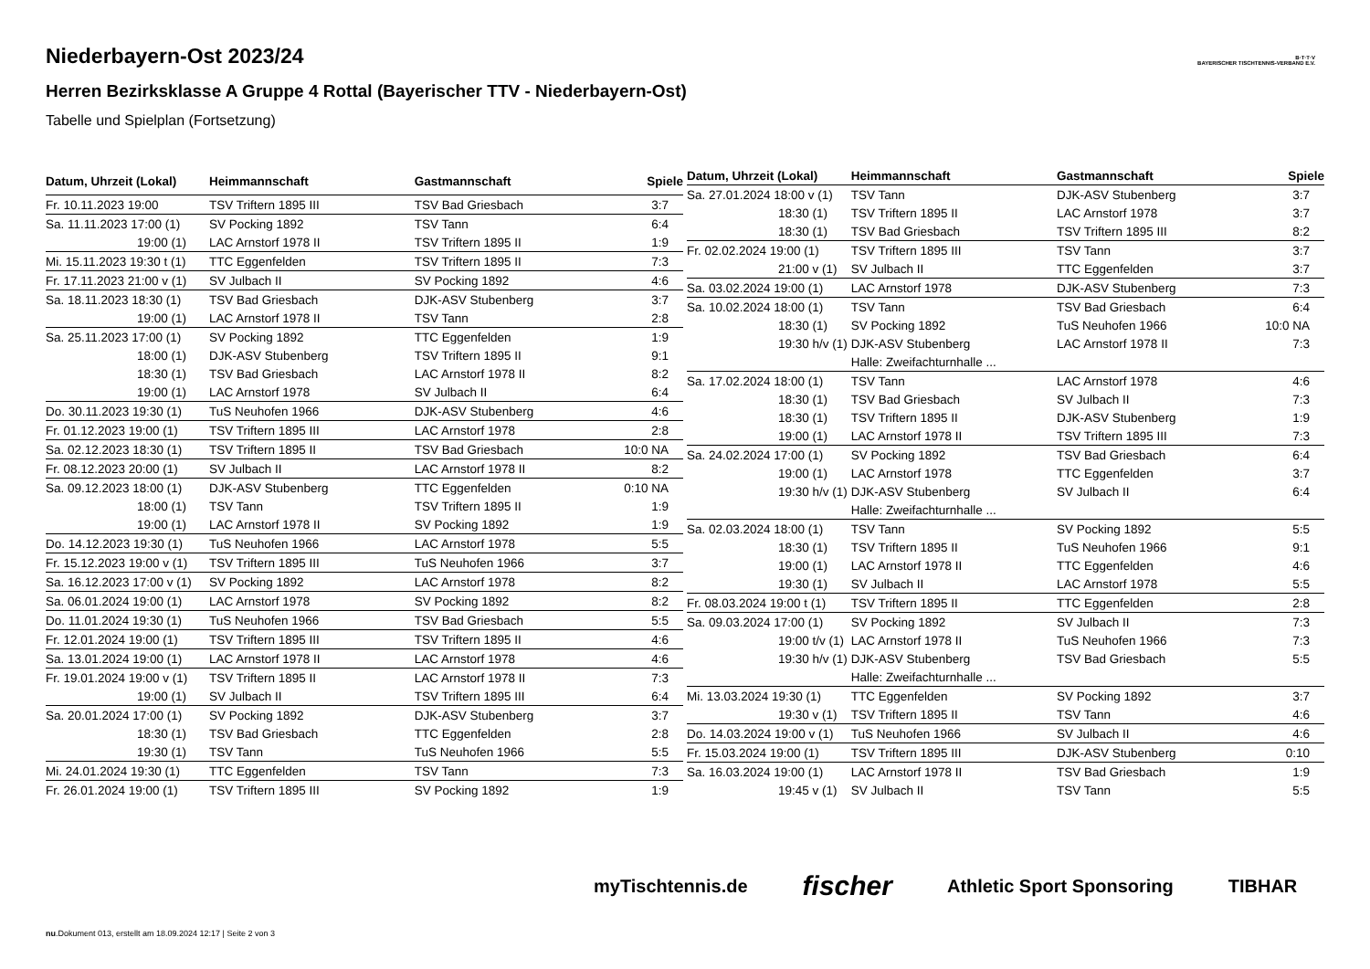B·T·T·V
BAYERISCHER TISCHTENNIS-VERBAND E.V.
Niederbayern-Ost 2023/24
Herren Bezirksklasse A Gruppe 4 Rottal (Bayerischer TTV - Niederbayern-Ost)
Tabelle und Spielplan (Fortsetzung)
| Datum, Uhrzeit (Lokal) | Heimmannschaft | Gastmannschaft | Spiele |
| --- | --- | --- | --- |
| Fr. 10.11.2023 19:00 | TSV Triftern 1895 III | TSV Bad Griesbach | 3:7 |
| Sa. 11.11.2023 17:00 (1) | SV Pocking 1892 | TSV Tann | 6:4 |
| 19:00 (1) | LAC Arnstorf 1978 II | TSV Triftern 1895 II | 1:9 |
| Mi. 15.11.2023 19:30 t (1) | TTC Eggenfelden | TSV Triftern 1895 II | 7:3 |
| Fr. 17.11.2023 21:00 v (1) | SV Julbach II | SV Pocking 1892 | 4:6 |
| Sa. 18.11.2023 18:30 (1) | TSV Bad Griesbach | DJK-ASV Stubenberg | 3:7 |
| 19:00 (1) | LAC Arnstorf 1978 II | TSV Tann | 2:8 |
| Sa. 25.11.2023 17:00 (1) | SV Pocking 1892 | TTC Eggenfelden | 1:9 |
| 18:00 (1) | DJK-ASV Stubenberg | TSV Triftern 1895 II | 9:1 |
| 18:30 (1) | TSV Bad Griesbach | LAC Arnstorf 1978 II | 8:2 |
| 19:00 (1) | LAC Arnstorf 1978 | SV Julbach II | 6:4 |
| Do. 30.11.2023 19:30 (1) | TuS Neuhofen 1966 | DJK-ASV Stubenberg | 4:6 |
| Fr. 01.12.2023 19:00 (1) | TSV Triftern 1895 III | LAC Arnstorf 1978 | 2:8 |
| Sa. 02.12.2023 18:30 (1) | TSV Triftern 1895 II | TSV Bad Griesbach | 10:0 NA |
| Fr. 08.12.2023 20:00 (1) | SV Julbach II | LAC Arnstorf 1978 II | 8:2 |
| Sa. 09.12.2023 18:00 (1) | DJK-ASV Stubenberg | TTC Eggenfelden | 0:10 NA |
| 18:00 (1) | TSV Tann | TSV Triftern 1895 II | 1:9 |
| 19:00 (1) | LAC Arnstorf 1978 II | SV Pocking 1892 | 1:9 |
| Do. 14.12.2023 19:30 (1) | TuS Neuhofen 1966 | LAC Arnstorf 1978 | 5:5 |
| Fr. 15.12.2023 19:00 v (1) | TSV Triftern 1895 III | TuS Neuhofen 1966 | 3:7 |
| Sa. 16.12.2023 17:00 v (1) | SV Pocking 1892 | LAC Arnstorf 1978 | 8:2 |
| Sa. 06.01.2024 19:00 (1) | LAC Arnstorf 1978 | SV Pocking 1892 | 8:2 |
| Do. 11.01.2024 19:30 (1) | TuS Neuhofen 1966 | TSV Bad Griesbach | 5:5 |
| Fr. 12.01.2024 19:00 (1) | TSV Triftern 1895 III | TSV Triftern 1895 II | 4:6 |
| Sa. 13.01.2024 19:00 (1) | LAC Arnstorf 1978 II | LAC Arnstorf 1978 | 4:6 |
| Fr. 19.01.2024 19:00 v (1) | TSV Triftern 1895 II | LAC Arnstorf 1978 II | 7:3 |
| 19:00 (1) | SV Julbach II | TSV Triftern 1895 III | 6:4 |
| Sa. 20.01.2024 17:00 (1) | SV Pocking 1892 | DJK-ASV Stubenberg | 3:7 |
| 18:30 (1) | TSV Bad Griesbach | TTC Eggenfelden | 2:8 |
| 19:30 (1) | TSV Tann | TuS Neuhofen 1966 | 5:5 |
| Mi. 24.01.2024 19:30 (1) | TTC Eggenfelden | TSV Tann | 7:3 |
| Fr. 26.01.2024 19:00 (1) | TSV Triftern 1895 III | SV Pocking 1892 | 1:9 |
| Datum, Uhrzeit (Lokal) | Heimmannschaft | Gastmannschaft | Spiele |
| --- | --- | --- | --- |
| Sa. 27.01.2024 18:00 v (1) | TSV Tann | DJK-ASV Stubenberg | 3:7 |
| 18:30 (1) | TSV Triftern 1895 II | LAC Arnstorf 1978 | 3:7 |
| 18:30 (1) | TSV Bad Griesbach | TSV Triftern 1895 III | 8:2 |
| Fr. 02.02.2024 19:00 (1) | TSV Triftern 1895 III | TSV Tann | 3:7 |
| 21:00 v (1) | SV Julbach II | TTC Eggenfelden | 3:7 |
| Sa. 03.02.2024 19:00 (1) | LAC Arnstorf 1978 | DJK-ASV Stubenberg | 7:3 |
| Sa. 10.02.2024 18:00 (1) | TSV Tann | TSV Bad Griesbach | 6:4 |
| 18:30 (1) | SV Pocking 1892 | TuS Neuhofen 1966 | 10:0 NA |
| 19:30 h/v (1) | DJK-ASV Stubenberg | LAC Arnstorf 1978 II | 7:3 |
| | Halle: Zweifachturnhalle ... | | |
| Sa. 17.02.2024 18:00 (1) | TSV Tann | LAC Arnstorf 1978 | 4:6 |
| 18:30 (1) | TSV Bad Griesbach | SV Julbach II | 7:3 |
| 18:30 (1) | TSV Triftern 1895 II | DJK-ASV Stubenberg | 1:9 |
| 19:00 (1) | LAC Arnstorf 1978 II | TSV Triftern 1895 III | 7:3 |
| Sa. 24.02.2024 17:00 (1) | SV Pocking 1892 | TSV Bad Griesbach | 6:4 |
| 19:00 (1) | LAC Arnstorf 1978 | TTC Eggenfelden | 3:7 |
| 19:30 h/v (1) | DJK-ASV Stubenberg | SV Julbach II | 6:4 |
| | Halle: Zweifachturnhalle ... | | |
| Sa. 02.03.2024 18:00 (1) | TSV Tann | SV Pocking 1892 | 5:5 |
| 18:30 (1) | TSV Triftern 1895 II | TuS Neuhofen 1966 | 9:1 |
| 19:00 (1) | LAC Arnstorf 1978 II | TTC Eggenfelden | 4:6 |
| 19:30 (1) | SV Julbach II | LAC Arnstorf 1978 | 5:5 |
| Fr. 08.03.2024 19:00 t (1) | TSV Triftern 1895 II | TTC Eggenfelden | 2:8 |
| Sa. 09.03.2024 17:00 (1) | SV Pocking 1892 | SV Julbach II | 7:3 |
| 19:00 t/v (1) | LAC Arnstorf 1978 II | TuS Neuhofen 1966 | 7:3 |
| 19:30 h/v (1) | DJK-ASV Stubenberg | TSV Bad Griesbach | 5:5 |
| | Halle: Zweifachturnhalle ... | | |
| Mi. 13.03.2024 19:30 (1) | TTC Eggenfelden | SV Pocking 1892 | 3:7 |
| 19:30 v (1) | TSV Triftern 1895 II | TSV Tann | 4:6 |
| Do. 14.03.2024 19:00 v (1) | TuS Neuhofen 1966 | SV Julbach II | 4:6 |
| Fr. 15.03.2024 19:00 (1) | TSV Triftern 1895 III | DJK-ASV Stubenberg | 0:10 |
| Sa. 16.03.2024 19:00 (1) | LAC Arnstorf 1978 II | TSV Bad Griesbach | 1:9 |
| 19:45 v (1) | SV Julbach II | TSV Tann | 5:5 |
myTischtennis.de fischer Athletic Sport Sponsoring TIBHAR
nu.Dokument 013, erstellt am 18.09.2024 12:17 | Seite 2 von 3